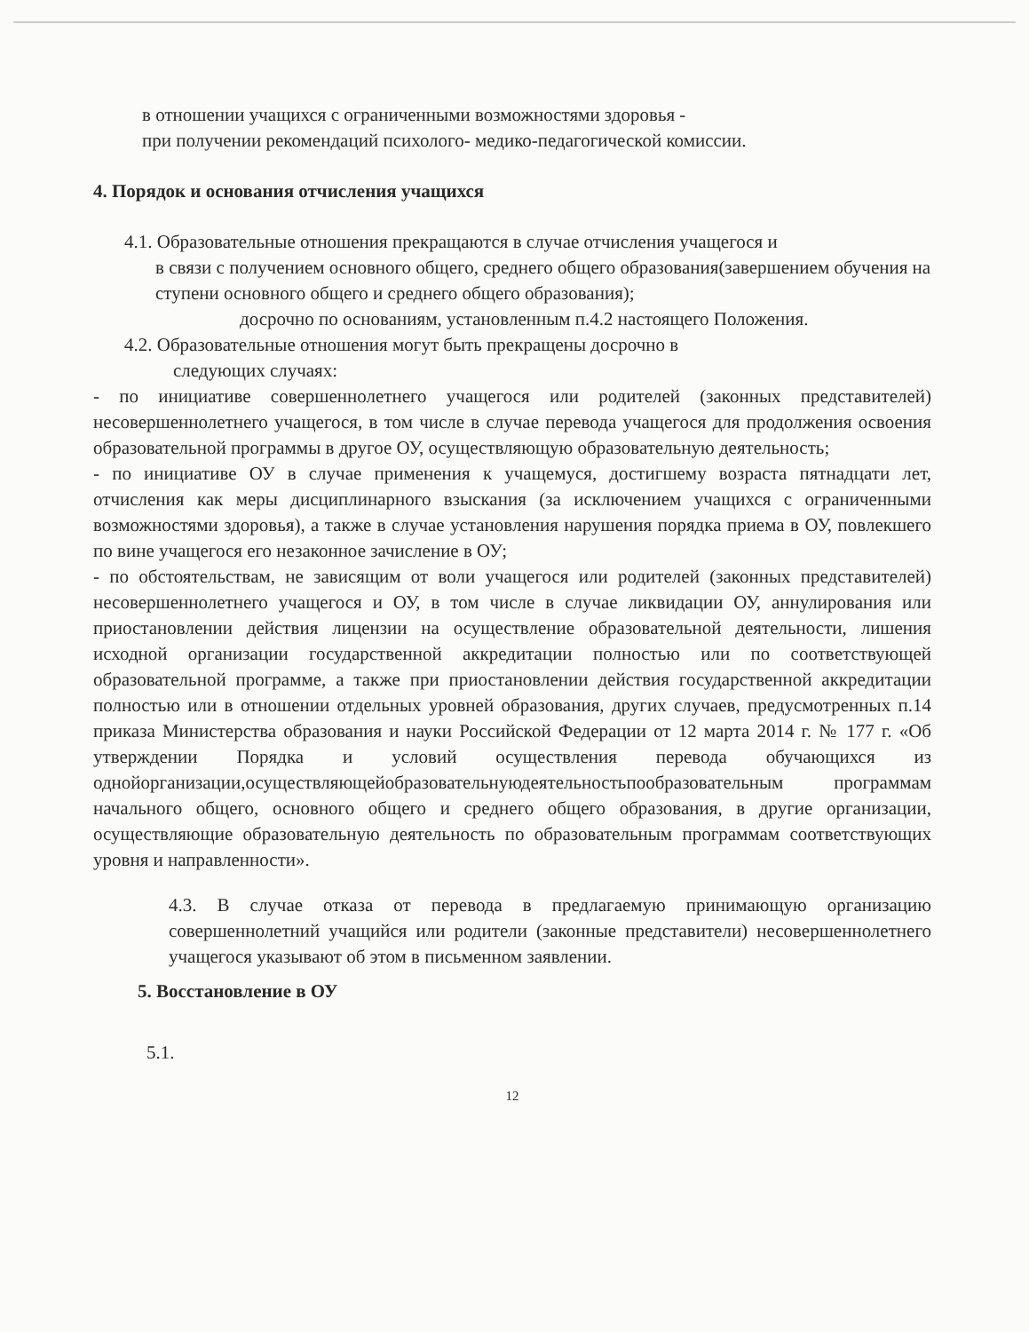в отношении учащихся с ограниченными возможностями здоровья -
при получении рекомендаций психолого- медико-педагогической комиссии.
4. Порядок и основания отчисления учащихся
4.1. Образовательные отношения прекращаются в случае отчисления учащегося и
в связи с получением основного общего, среднего общего образования(завершением обучения на ступени основного общего и среднего общего образования);
досрочно по основаниям, установленным п.4.2 настоящего Положения.
4.2. Образовательные отношения могут быть прекращены досрочно в
следующих случаях:
- по инициативе совершеннолетнего учащегося или родителей (законных представителей) несовершеннолетнего учащегося, в том числе в случае перевода учащегося для продолжения освоения образовательной программы в другое ОУ, осуществляющую образовательную деятельность;
- по инициативе ОУ в случае применения к учащемуся, достигшему возраста пятнадцати лет, отчисления как меры дисциплинарного взыскания (за исключением учащихся с ограниченными возможностями здоровья), а также в случае установления нарушения порядка приема в ОУ, повлекшего по вине учащегося его незаконное зачисление в ОУ;
- по обстоятельствам, не зависящим от воли учащегося или родителей (законных представителей) несовершеннолетнего учащегося и ОУ, в том числе в случае ликвидации ОУ, аннулирования или приостановлении действия лицензии на осуществление образовательной деятельности, лишения исходной организации государственной аккредитации полностью или по соответствующей образовательной программе, а также при приостановлении действия государственной аккредитации полностью или в отношении отдельных уровней образования, других случаев, предусмотренных п.14 приказа Министерства образования и науки Российской Федерации от 12 марта 2014 г. № 177 г. «Об утверждении Порядка и условий осуществления перевода обучающихся из однойорганизации,осуществляющейобразовательнуюдеятельностьпообразовательным программам начального общего, основного общего и среднего общего образования, в другие организации, осуществляющие образовательную деятельность по образовательным программам соответствующих уровня и направленности».
4.3. В случае отказа от перевода в предлагаемую принимающую организацию совершеннолетний учащийся или родители (законные представители) несовершеннолетнего учащегося указывают об этом в письменном заявлении.
5. Восстановление в ОУ
5.1.
12